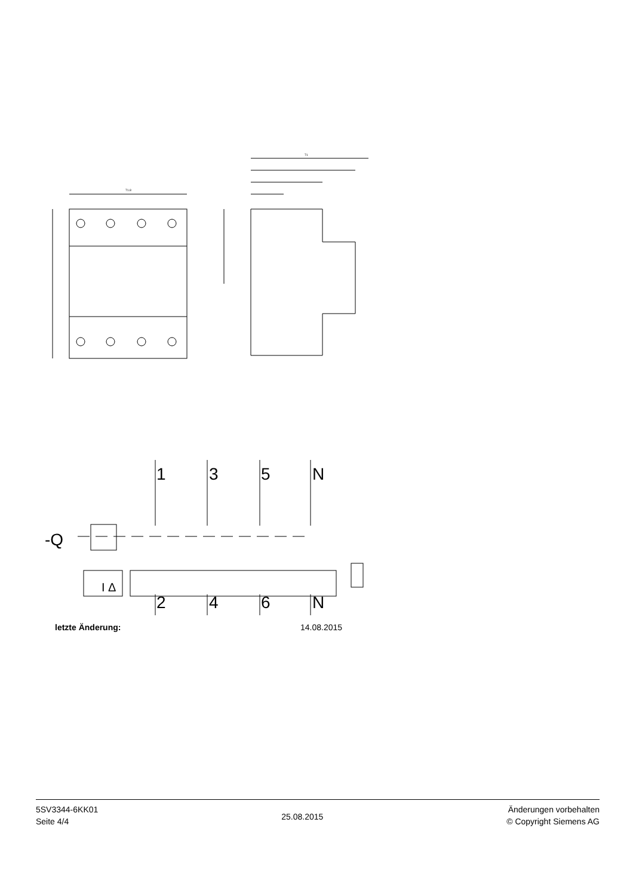71.8
71
1
3
5
N
2
4
6
N
-Q
I Δ
letzte Änderung: 14.08.2015
5SV3344-6KK01
Seite 4/4
25.08.2015
Änderungen vorbehalten
© Copyright Siemens AG